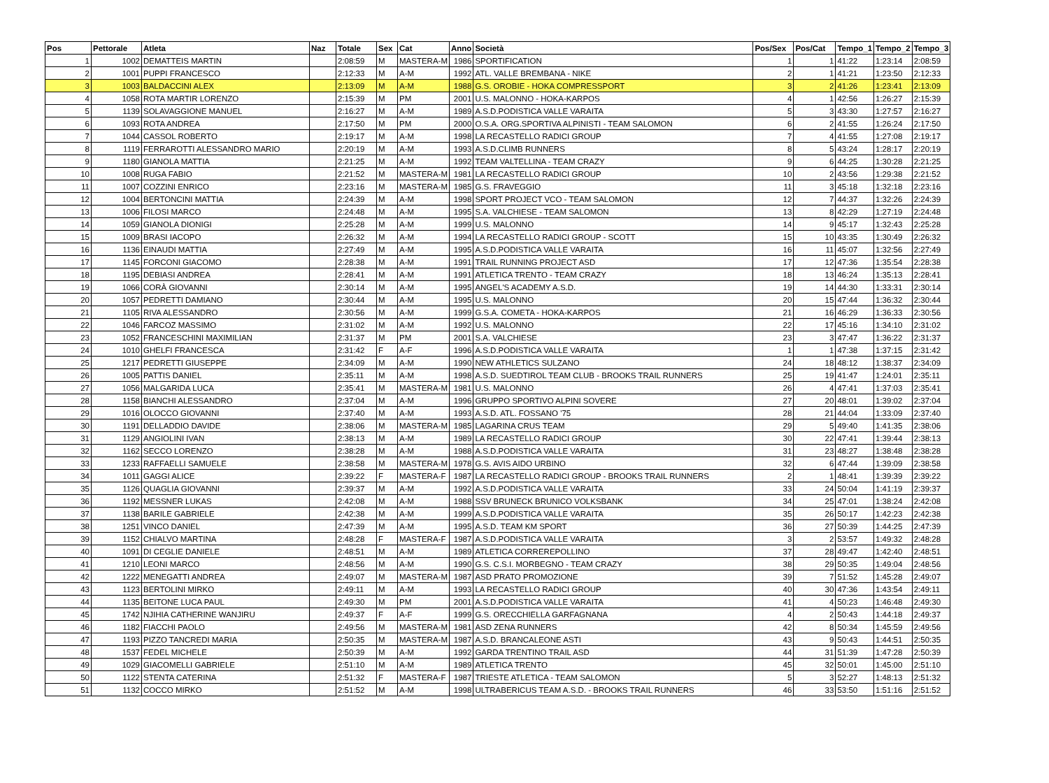| Pos | Pettorale | Atleta | Naz | Totale | Sex | Cat | Anno | Società | Pos/Sex | Pos/Cat | Tempo_1 | Tempo_2 | Tempo_3 |
| --- | --- | --- | --- | --- | --- | --- | --- | --- | --- | --- | --- | --- | --- |
| 1 | 1002 | DEMATTEIS MARTIN | | 2:08:59 | M | MASTERA-M | 1986 | SPORTIFICATION | 1 | 1 | 41:22 | 1:23:14 | 2:08:59 |
| 2 | 1001 | PUPPI FRANCESCO | | 2:12:33 | M | A-M | 1992 | ATL. VALLE BREMBANA - NIKE | 2 | 1 | 41:21 | 1:23:50 | 2:12:33 |
| 3 | 1003 | BALDACCINI ALEX | | 2:13:09 | M | A-M | 1988 | G.S. OROBIE - HOKA COMPRESSPORT | 3 | 2 | 41:26 | 1:23:41 | 2:13:09 |
| 4 | 1058 | ROTA MARTIR LORENZO | | 2:15:39 | M | PM | 2001 | U.S. MALONNO - HOKA-KARPOS | 4 | 1 | 42:56 | 1:26:27 | 2:15:39 |
| 5 | 1139 | SOLAVAGGIONE MANUEL | | 2:16:27 | M | A-M | 1989 | A.S.D.PODISTICA VALLE VARAITA | 5 | 3 | 43:30 | 1:27:57 | 2:16:27 |
| 6 | 1093 | ROTA ANDREA | | 2:17:50 | M | PM | 2000 | O.S.A. ORG.SPORTIVA ALPINISTI - TEAM SALOMON | 6 | 2 | 41:55 | 1:26:24 | 2:17:50 |
| 7 | 1044 | CASSOL ROBERTO | | 2:19:17 | M | A-M | 1998 | LA RECASTELLO RADICI GROUP | 7 | 4 | 41:55 | 1:27:08 | 2:19:17 |
| 8 | 1119 | FERRAROTTI ALESSANDRO MARIO | | 2:20:19 | M | A-M | 1993 | A.S.D.CLIMB RUNNERS | 8 | 5 | 43:24 | 1:28:17 | 2:20:19 |
| 9 | 1180 | GIANOLA MATTIA | | 2:21:25 | M | A-M | 1992 | TEAM VALTELLINA - TEAM CRAZY | 9 | 6 | 44:25 | 1:30:28 | 2:21:25 |
| 10 | 1008 | RUGA FABIO | | 2:21:52 | M | MASTERA-M | 1981 | LA RECASTELLO RADICI GROUP | 10 | 2 | 43:56 | 1:29:38 | 2:21:52 |
| 11 | 1007 | COZZINI ENRICO | | 2:23:16 | M | MASTERA-M | 1985 | G.S. FRAVEGGIO | 11 | 3 | 45:18 | 1:32:18 | 2:23:16 |
| 12 | 1004 | BERTONCINI MATTIA | | 2:24:39 | M | A-M | 1998 | SPORT PROJECT VCO - TEAM SALOMON | 12 | 7 | 44:37 | 1:32:26 | 2:24:39 |
| 13 | 1006 | FILOSI MARCO | | 2:24:48 | M | A-M | 1995 | S.A. VALCHIESE - TEAM SALOMON | 13 | 8 | 42:29 | 1:27:19 | 2:24:48 |
| 14 | 1059 | GIANOLA DIONIGI | | 2:25:28 | M | A-M | 1999 | U.S. MALONNO | 14 | 9 | 45:17 | 1:32:43 | 2:25:28 |
| 15 | 1009 | BRASI IACOPO | | 2:26:32 | M | A-M | 1994 | LA RECASTELLO RADICI GROUP - SCOTT | 15 | 10 | 43:35 | 1:30:49 | 2:26:32 |
| 16 | 1136 | EINAUDI MATTIA | | 2:27:49 | M | A-M | 1995 | A.S.D.PODISTICA VALLE VARAITA | 16 | 11 | 45:07 | 1:32:56 | 2:27:49 |
| 17 | 1145 | FORCONI GIACOMO | | 2:28:38 | M | A-M | 1991 | TRAIL RUNNING PROJECT ASD | 17 | 12 | 47:36 | 1:35:54 | 2:28:38 |
| 18 | 1195 | DEBIASI ANDREA | | 2:28:41 | M | A-M | 1991 | ATLETICA TRENTO - TEAM CRAZY | 18 | 13 | 46:24 | 1:35:13 | 2:28:41 |
| 19 | 1066 | CORÀ GIOVANNI | | 2:30:14 | M | A-M | 1995 | ANGEL'S ACADEMY A.S.D. | 19 | 14 | 44:30 | 1:33:31 | 2:30:14 |
| 20 | 1057 | PEDRETTI DAMIANO | | 2:30:44 | M | A-M | 1995 | U.S. MALONNO | 20 | 15 | 47:44 | 1:36:32 | 2:30:44 |
| 21 | 1105 | RIVA ALESSANDRO | | 2:30:56 | M | A-M | 1999 | G.S.A. COMETA - HOKA-KARPOS | 21 | 16 | 46:29 | 1:36:33 | 2:30:56 |
| 22 | 1046 | FARCOZ MASSIMO | | 2:31:02 | M | A-M | 1992 | U.S. MALONNO | 22 | 17 | 45:16 | 1:34:10 | 2:31:02 |
| 23 | 1052 | FRANCESCHINI MAXIMILIAN | | 2:31:37 | M | PM | 2001 | S.A. VALCHIESE | 23 | 3 | 47:47 | 1:36:22 | 2:31:37 |
| 24 | 1010 | GHELFI FRANCESCA | | 2:31:42 | F | A-F | 1996 | A.S.D.PODISTICA VALLE VARAITA | 1 | 1 | 47:38 | 1:37:15 | 2:31:42 |
| 25 | 1217 | PEDRETTI GIUSEPPE | | 2:34:09 | M | A-M | 1990 | NEW ATHLETICS SULZANO | 24 | 18 | 48:12 | 1:38:37 | 2:34:09 |
| 26 | 1005 | PATTIS DANIEL | | 2:35:11 | M | A-M | 1998 | A.S.D. SUEDTIROL TEAM CLUB - BROOKS TRAIL RUNNERS | 25 | 19 | 41:47 | 1:24:01 | 2:35:11 |
| 27 | 1056 | MALGARIDA LUCA | | 2:35:41 | M | MASTERA-M | 1981 | U.S. MALONNO | 26 | 4 | 47:41 | 1:37:03 | 2:35:41 |
| 28 | 1158 | BIANCHI ALESSANDRO | | 2:37:04 | M | A-M | 1996 | GRUPPO SPORTIVO ALPINI SOVERE | 27 | 20 | 48:01 | 1:39:02 | 2:37:04 |
| 29 | 1016 | OLOCCO GIOVANNI | | 2:37:40 | M | A-M | 1993 | A.S.D. ATL. FOSSANO '75 | 28 | 21 | 44:04 | 1:33:09 | 2:37:40 |
| 30 | 1191 | DELLADDIO DAVIDE | | 2:38:06 | M | MASTERA-M | 1985 | LAGARINA CRUS TEAM | 29 | 5 | 49:40 | 1:41:35 | 2:38:06 |
| 31 | 1129 | ANGIOLINI IVAN | | 2:38:13 | M | A-M | 1989 | LA RECASTELLO RADICI GROUP | 30 | 22 | 47:41 | 1:39:44 | 2:38:13 |
| 32 | 1162 | SECCO LORENZO | | 2:38:28 | M | A-M | 1988 | A.S.D.PODISTICA VALLE VARAITA | 31 | 23 | 48:27 | 1:38:48 | 2:38:28 |
| 33 | 1233 | RAFFAELLI SAMUELE | | 2:38:58 | M | MASTERA-M | 1978 | G.S. AVIS AIDO URBINO | 32 | 6 | 47:44 | 1:39:09 | 2:38:58 |
| 34 | 1011 | GAGGI ALICE | | 2:39:22 | F | MASTERA-F | 1987 | LA RECASTELLO RADICI GROUP - BROOKS TRAIL RUNNERS | 2 | 1 | 48:41 | 1:39:39 | 2:39:22 |
| 35 | 1126 | QUAGLIA GIOVANNI | | 2:39:37 | M | A-M | 1992 | A.S.D.PODISTICA VALLE VARAITA | 33 | 24 | 50:04 | 1:41:19 | 2:39:37 |
| 36 | 1192 | MESSNER LUKAS | | 2:42:08 | M | A-M | 1988 | SSV BRUNECK BRUNICO VOLKSBANK | 34 | 25 | 47:01 | 1:38:24 | 2:42:08 |
| 37 | 1138 | BARILE GABRIELE | | 2:42:38 | M | A-M | 1999 | A.S.D.PODISTICA VALLE VARAITA | 35 | 26 | 50:17 | 1:42:23 | 2:42:38 |
| 38 | 1251 | VINCO DANIEL | | 2:47:39 | M | A-M | 1995 | A.S.D. TEAM KM SPORT | 36 | 27 | 50:39 | 1:44:25 | 2:47:39 |
| 39 | 1152 | CHIALVO MARTINA | | 2:48:28 | F | MASTERA-F | 1987 | A.S.D.PODISTICA VALLE VARAITA | 3 | 2 | 53:57 | 1:49:32 | 2:48:28 |
| 40 | 1091 | DI CEGLIE DANIELE | | 2:48:51 | M | A-M | 1989 | ATLETICA CORREREPOLLINO | 37 | 28 | 49:47 | 1:42:40 | 2:48:51 |
| 41 | 1210 | LEONI MARCO | | 2:48:56 | M | A-M | 1990 | G.S. C.S.I. MORBEGNO - TEAM CRAZY | 38 | 29 | 50:35 | 1:49:04 | 2:48:56 |
| 42 | 1222 | MENEGATTI ANDREA | | 2:49:07 | M | MASTERA-M | 1987 | ASD PRATO PROMOZIONE | 39 | 7 | 51:52 | 1:45:28 | 2:49:07 |
| 43 | 1123 | BERTOLINI MIRKO | | 2:49:11 | M | A-M | 1993 | LA RECASTELLO RADICI GROUP | 40 | 30 | 47:36 | 1:43:54 | 2:49:11 |
| 44 | 1135 | BEITONE LUCA PAUL | | 2:49:30 | M | PM | 2001 | A.S.D.PODISTICA VALLE VARAITA | 41 | 4 | 50:23 | 1:46:48 | 2:49:30 |
| 45 | 1742 | NJIHIA CATHERINE WANJIRU | | 2:49:37 | F | A-F | 1999 | G.S. ORECCHIELLA GARFAGNANA | 4 | 2 | 50:43 | 1:44:18 | 2:49:37 |
| 46 | 1182 | FIACCHI PAOLO | | 2:49:56 | M | MASTERA-M | 1981 | ASD ZENA RUNNERS | 42 | 8 | 50:34 | 1:45:59 | 2:49:56 |
| 47 | 1193 | PIZZO TANCREDI MARIA | | 2:50:35 | M | MASTERA-M | 1987 | A.S.D. BRANCALEONE ASTI | 43 | 9 | 50:43 | 1:44:51 | 2:50:35 |
| 48 | 1537 | FEDEL MICHELE | | 2:50:39 | M | A-M | 1992 | GARDA TRENTINO TRAIL ASD | 44 | 31 | 51:39 | 1:47:28 | 2:50:39 |
| 49 | 1029 | GIACOMELLI GABRIELE | | 2:51:10 | M | A-M | 1989 | ATLETICA TRENTO | 45 | 32 | 50:01 | 1:45:00 | 2:51:10 |
| 50 | 1122 | STENTA CATERINA | | 2:51:32 | F | MASTERA-F | 1987 | TRIESTE ATLETICA - TEAM SALOMON | 5 | 3 | 52:27 | 1:48:13 | 2:51:32 |
| 51 | 1132 | COCCO MIRKO | | 2:51:52 | M | A-M | 1998 | ULTRABERICUS TEAM A.S.D. - BROOKS TRAIL RUNNERS | 46 | 33 | 53:50 | 1:51:16 | 2:51:52 |